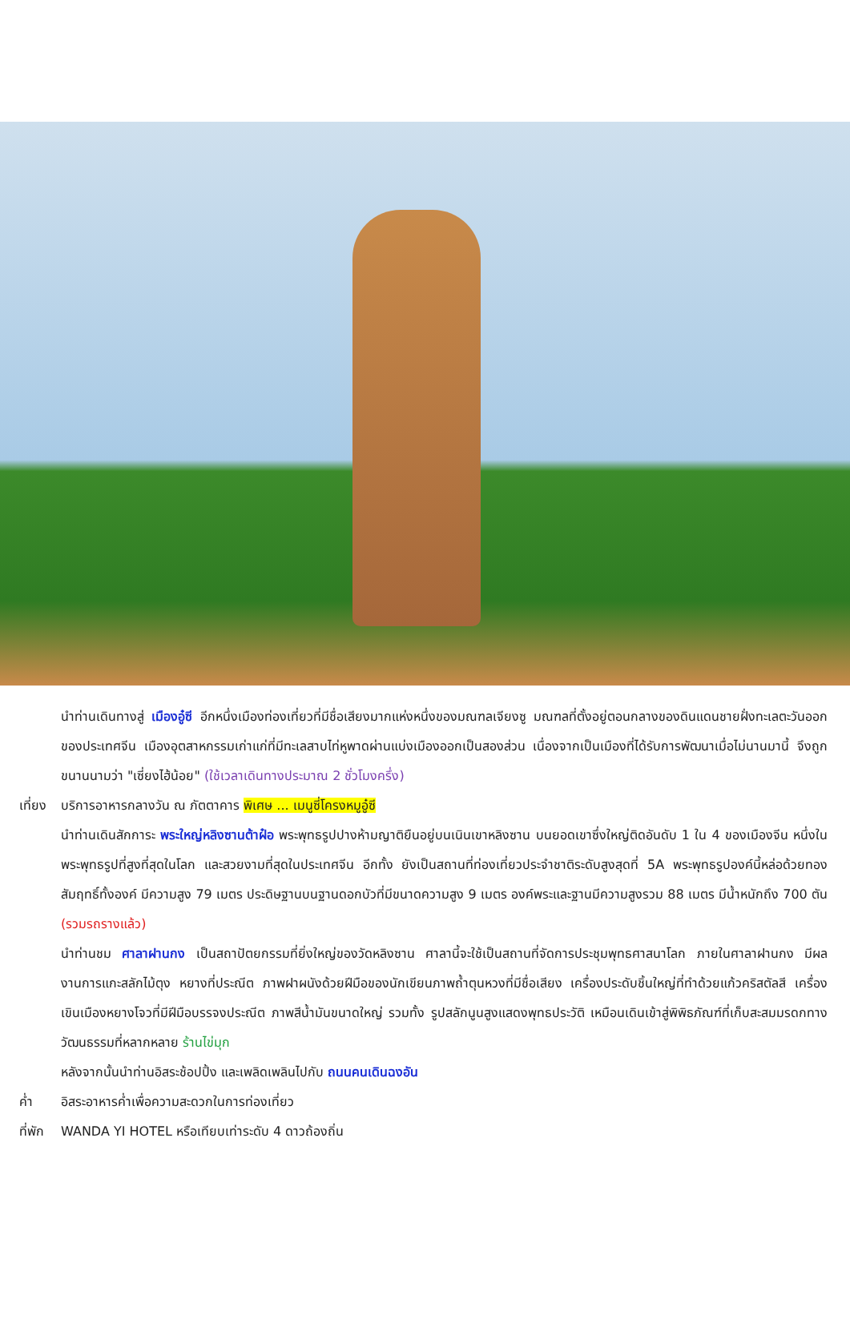นำท่านเดินทางสู่ เมืองอู๋ซี อีกหนึ่งเมืองท่องเที่ยวที่มีชื่อเสียงมากแห่งหนึ่งของมณฑลเจียงซู มณฑลที่ตั้งอยู่ตอนกลางของดินแดนชายฝั่งทะเลตะวันออกของประเทศจีน เมืองอุตสาหกรรมเก่าแก่ที่มีทะเลสาบไท่หูพาดผ่านแบ่งเมืองออกเป็นสองส่วน เนื่องจากเป็นเมืองที่ได้รับการพัฒนาเมื่อไม่นานมานี้ จึงถูกขนานนามว่า "เซี่ยงไฮ้น้อย" (ใช้เวลาเดินทางประมาณ 2 ชั่วโมงครึ่ง)
เที่ยง
บริการอาหารกลางวัน ณ ภัตตาคาร พิเศษ ... เมนูซี่โครงหมูอู๋ซี
นำท่านเดินสักการะ พระใหญ่หลิงซานต้าฝ๋อ พระพุทธรูปปางห้ามญาติยืนอยู่บนเนินเขาหลิงซาน บนยอดเขาซึ่งใหญ่ติดอันดับ 1 ใน 4 ของเมืองจีน หนึ่งในพระพุทธรูปที่สูงที่สุดในโลก และสวยงามที่สุดในประเทศจีน อีกทั้ง ยังเป็นสถานที่ท่องเที่ยวประจำชาติระดับสูงสุดที่ 5A พระพุทธรูปองค์นี้หล่อด้วยทองสัมฤทธิ์ทั้งองค์ มีความสูง 79 เมตร ประดิษฐานบนฐานดอกบัวที่มีขนาดความสูง 9 เมตร องค์พระและฐานมีความสูงรวม 88 เมตร มีน้ำหนักถึง 700 ตัน (รวมรถรางแล้ว)
นำท่านชม ศาลาฝานกง เป็นสถาปัตยกรรมที่ยิ่งใหญ่ของวัดหลิงซาน ศาลานี้จะใช้เป็นสถานที่จัดการประชุมพุทธศาสนาโลก ภายในศาลาฝานกง มีผลงานการแกะสลักไม้ตุง หยางที่ประณีต ภาพฝาผนังด้วยฝีมือของนักเขียนภาพถ้ำตุนหวงที่มีชื่อเสียง เครื่องประดับชิ้นใหญ่ที่ทำด้วยแก้วคริสตัลสี เครื่องเขินเมืองหยางโจวที่มีฝีมือบรรจงประณีต ภาพสีน้ำมันขนาดใหญ่ รวมทั้ง รูปสลักนูนสูงแสดงพุทธประวัติ เหมือนเดินเข้าสู่พิพิธภัณฑ์ที่เก็บสะสมมรดกทางวัฒนธรรมที่หลากหลาย ร้านไข่มุก
หลังจากนั้นนำท่านอิสระช้อปปิ้ง และเพลิดเพลินไปกับ ถนนคนเดินฉงอัน
ค่ำ อิสระอาหารค่ำเพื่อความสะดวกในการท่องเที่ยว
ที่พัก
WANDA YI HOTEL หรือเทียบเท่าระดับ 4 ดาวถ้องถิ่น